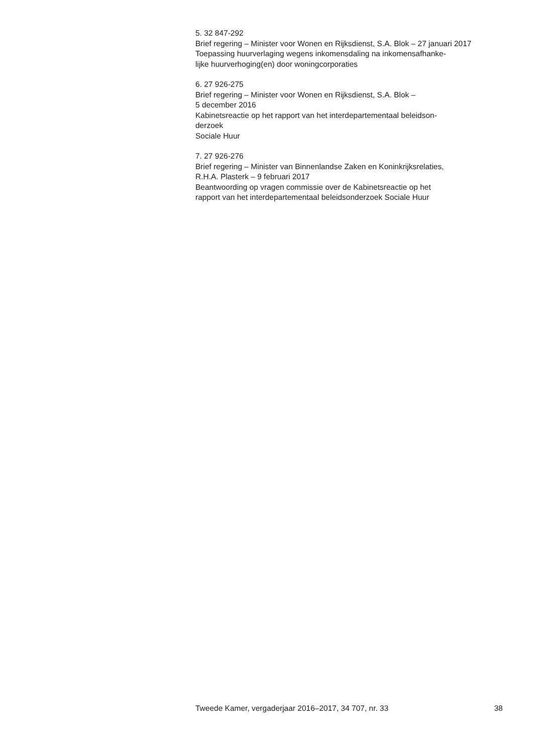5. 32 847-292
Brief regering – Minister voor Wonen en Rijksdienst, S.A. Blok – 27 januari 2017
Toepassing huurverlaging wegens inkomensdaling na inkomensafhanke-
lijke huurverhoging(en) door woningcorporaties
6. 27 926-275
Brief regering – Minister voor Wonen en Rijksdienst, S.A. Blok –
5 december 2016
Kabinetsreactie op het rapport van het interdepartementaal beleidson-
derzoek
Sociale Huur
7. 27 926-276
Brief regering – Minister van Binnenlandse Zaken en Koninkrijksrelaties,
R.H.A. Plasterk – 9 februari 2017
Beantwoording op vragen commissie over de Kabinetsreactie op het
rapport van het interdepartementaal beleidsonderzoek Sociale Huur
Tweede Kamer, vergaderjaar 2016–2017, 34 707, nr. 33 38